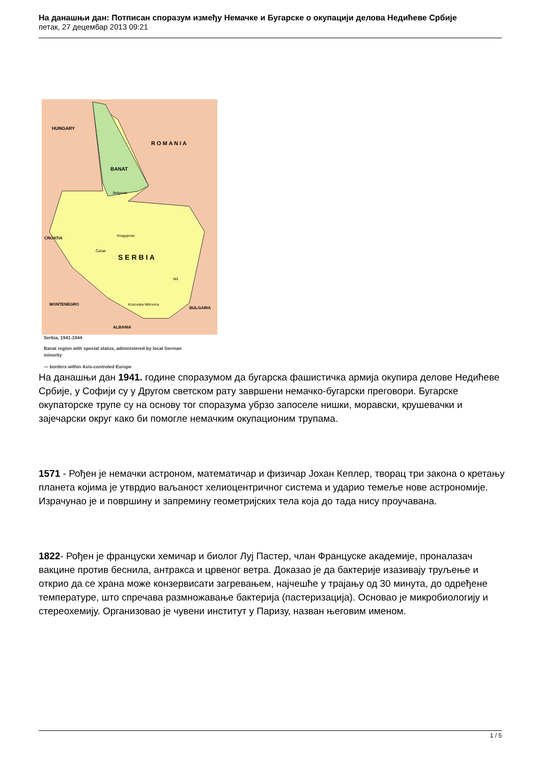На данашњи дан: Потписан споразум између Немачке и Бугарске о окупацији делова Недићеве Србије
петак, 27 децембар 2013 09:21
HUNGARY
R O M A N I A
BANAT
Belgrade
Kragujevac
CROATIA
Čačak
S E R B I A
Niš
MONTENEGRO
Kosovska Mitrovica
BULGARIA
ALBANIA
Serbia, 1941-1944
Banat region with special status, administered by local German
minority
— borders within Axis-controled Europe
На данашњи дан 1941. године споразумом да бугарска фашистичка армија окупира делове Недићеве Србије, у Софији су у Другом светском рату завршени немачко-бугарски преговори. Бугарске окупаторске трупе су на основу тог споразума убрзо запоселе нишки, моравски, крушевачки и зајечарски округ како би помогле немачким окупационим трупама.
1571 - Рођен је немачки астроном, математичар и физичар Јохан Кеплер, творац три закона о кретању планета којима је утврдио ваљаност хелиоцентричног система и ударио темеље нове астрономије. Израчунао је и површину и запремину геометријских тела која до тада нису проучавана.
1822- Рођен је француски хемичар и биолог Луј Пастер, члан Француске академије, проналазач вакцине против беснила, антракса и црвеног ветра. Доказао је да бактерије изазивају труљење и открио да се храна може конзервисати загревањем, најчешће у трајању од 30 минута, до одређене температуре, што спречава размножавање бактерија (пастеризација). Основао је микробиологију и стереохемију. Организовао је чувени институт у Паризу, назван његовим именом.
1 / 5